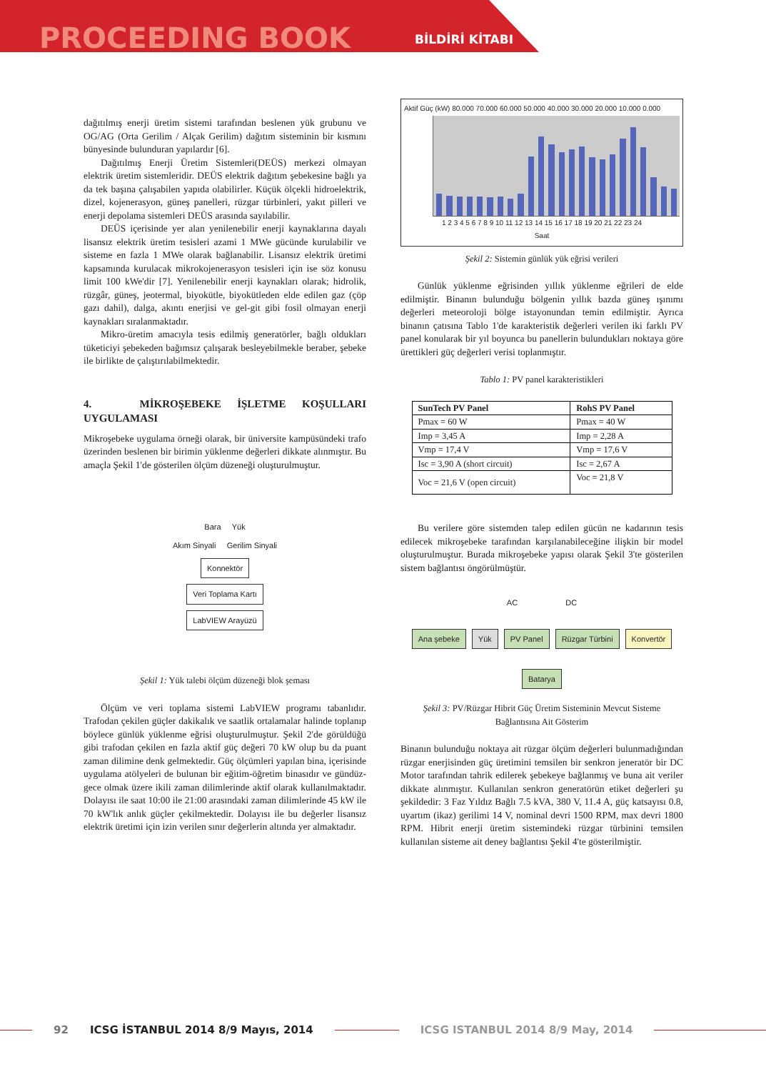PROCEEDING BOOK BİLDİRİ KİTABI
dağıtılmış enerji üretim sistemi tarafından beslenen yük grubunu ve OG/AG (Orta Gerilim / Alçak Gerilim) dağıtım sisteminin bir kısmını bünyesinde bulunduran yapılardır [6].
Dağıtılmış Enerji Üretim Sistemleri(DEÜS) merkezi olmayan elektrik üretim sistemleridir. DEÜS elektrik dağıtım şebekesine bağlı ya da tek başına çalışabilen yapıda olabilirler. Küçük ölçekli hidroelektrik, dizel, kojenerasyon, güneş panelleri, rüzgar türbinleri, yakıt pilleri ve enerji depolama sistemleri DEÜS arasında sayılabilir.
DEÜS içerisinde yer alan yenilenebilir enerji kaynaklarına dayalı lisansız elektrik üretim tesisleri azami 1 MWe gücünde kurulabilir ve sisteme en fazla 1 MWe olarak bağlanabilir. Lisansız elektrik üretimi kapsamında kurulacak mikrokojenerasyon tesisleri için ise söz konusu limit 100 kWe'dir [7]. Yenilenebilir enerji kaynakları olarak; hidrolik, rüzgâr, güneş, jeotermal, biyokütle, biyokütleden elde edilen gaz (çöp gazı dahil), dalga, akıntı enerjisi ve gel-git gibi fosil olmayan enerji kaynakları sıralanmaktadır.
Mikro-üretim amacıyla tesis edilmiş generatörler, bağlı oldukları tüketiciyi şebekeden bağımsız çalışarak besleyebilmekle beraber, şebeke ile birlikte de çalıştırılabilmektedir.
4. MİKROŞEBEKE İŞLETME KOŞULLARI UYGULAMASI
Mikroşebeke uygulama örneği olarak, bir üniversite kampüsündeki trafo üzerinden beslenen bir birimin yüklenme değerleri dikkate alınmıştır. Bu amaçla Şekil 1'de gösterilen ölçüm düzeneği oluşturulmuştur.
Bara Yük
Akım Sinyali Gerilim Sinyali
Konnektör
Veri Toplama Kartı
LabVIEW Arayüzü
Şekil 1: Yük talebi ölçüm düzeneği blok şeması
Ölçüm ve veri toplama sistemi LabVIEW programı tabanlıdır. Trafodan çekilen güçler dakikalık ve saatlik ortalamalar halinde toplanıp böylece günlük yüklenme eğrisi oluşturulmuştur. Şekil 2'de görüldüğü gibi trafodan çekilen en fazla aktif güç değeri 70 kW olup bu da puant zaman dilimine denk gelmektedir. Güç ölçümleri yapılan bina, içerisinde uygulama atölyeleri de bulunan bir eğitim-öğretim binasıdır ve gündüz-gece olmak üzere ikili zaman dilimlerinde aktif olarak kullanılmaktadır. Dolayısı ile saat 10:00 ile 21:00 arasındaki zaman dilimlerinde 45 kW ile 70 kW'lık anlık güçler çekilmektedir. Dolayısı ile bu değerler lisansız elektrik üretimi için izin verilen sınır değerlerin altında yer almaktadır.
Aktif Güç (kW) 80.000 70.000 60.000 50.000 40.000 30.000 20.000 10.000 0.000
1 2 3 4 5 6 7 8 9 10 11 12 13 14 15 16 17 18 19 20 21 22 23 24
Saat
Şekil 2: Sistemin günlük yük eğrisi verileri
Günlük yüklenme eğrisinden yıllık yüklenme eğrileri de elde edilmiştir. Binanın bulunduğu bölgenin yıllık bazda güneş ışınımı değerleri meteoroloji bölge istayonundan temin edilmiştir. Ayrıca binanın çatısına Tablo 1'de karakteristik değerleri verilen iki farklı PV panel konularak bir yıl boyunca bu panellerin bulundukları noktaya göre ürettikleri güç değerleri verisi toplanmıştır.
Tablo 1: PV panel karakteristikleri
| SunTech PV Panel | RohS PV Panel |
| --- | --- |
| Pmax = 60 W | Pmax = 40 W |
| Imp = 3,45 A | Imp = 2,28 A |
| Vmp = 17,4 V | Vmp = 17,6 V |
| Isc = 3,90 A (short circuit) | Isc = 2,67 A |
| Voc = 21,6 V (open circuit) | Voc = 21,8 V |
Bu verilere göre sistemden talep edilen gücün ne kadarının tesis edilecek mikroşebeke tarafından karşılanabileceğine ilişkin bir model oluşturulmuştur. Burada mikroşebeke yapısı olarak Şekil 3'te gösterilen sistem bağlantısı öngörülmüştür.
AC DC
Ana şebeke Yük PV Panel Rüzgar Türbini Konvertör Batarya
Şekil 3: PV/Rüzgar Hibrit Güç Üretim Sisteminin Mevcut Sisteme Bağlantısına Ait Gösterim
Binanın bulunduğu noktaya ait rüzgar ölçüm değerleri bulunmadığından rüzgar enerjisinden güç üretimini temsilen bir senkron jeneratör bir DC Motor tarafından tahrik edilerek şebekeye bağlanmış ve buna ait veriler dikkate alınmıştır. Kullanılan senkron generatörün etiket değerleri şu şekildedir: 3 Faz Yıldız Bağlı 7.5 kVA, 380 V, 11.4 A, güç katsayısı 0.8, uyartım (ikaz) gerilimi 14 V, nominal devri 1500 RPM, max devri 1800 RPM. Hibrit enerji üretim sistemindeki rüzgar türbinini temsilen kullanılan sisteme ait deney bağlantısı Şekil 4'te gösterilmiştir.
92 ICSG İSTANBUL 2014 8/9 Mayıs, 2014
ICSG ISTANBUL 2014 8/9 May, 2014